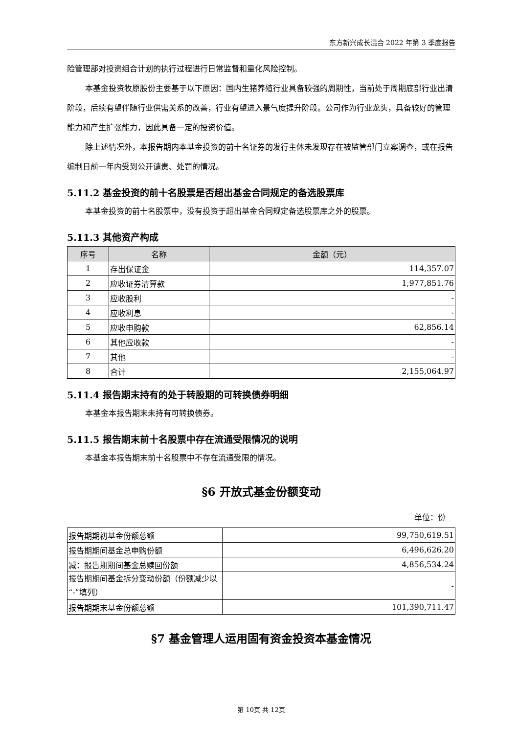东方新兴成长混合 2022 年第 3 季度报告
险管理部对投资组合计划的执行过程进行日常监督和量化风险控制。
本基金投资牧原股份主要基于以下原因：国内生猪养殖行业具备较强的周期性，当前处于周期底部行业出清阶段，后续有望伴随行业供需关系的改善，行业有望进入景气度提升阶段。公司作为行业龙头，具备较好的管理能力和产生扩张能力，因此具备一定的投资价值。
除上述情况外，本报告期内本基金投资的前十名证券的发行主体未发现存在被监管部门立案调查，或在报告编制日前一年内受到公开谴责、处罚的情况。
5.11.2 基金投资的前十名股票是否超出基金合同规定的备选股票库
本基金投资的前十名股票中，没有投资于超出基金合同规定备选股票库之外的股票。
5.11.3 其他资产构成
| 序号 | 名称 | 金额（元） |
| --- | --- | --- |
| 1 | 存出保证金 | 114,357.07 |
| 2 | 应收证券清算款 | 1,977,851.76 |
| 3 | 应收股利 | - |
| 4 | 应收利息 | - |
| 5 | 应收申购款 | 62,856.14 |
| 6 | 其他应收款 | - |
| 7 | 其他 | - |
| 8 | 合计 | 2,155,064.97 |
5.11.4 报告期末持有的处于转股期的可转换债券明细
本基金本报告期末未持有可转换债券。
5.11.5 报告期末前十名股票中存在流通受限情况的说明
本基金本报告期末前十名股票中不存在流通受限的情况。
§6 开放式基金份额变动
单位：份
| 报告期期初基金份额总额 | 99,750,619.51 |
| 报告期期间基金总申购份额 | 6,496,626.20 |
| 减：报告期期间基金总赎回份额 | 4,856,534.24 |
| 报告期期间基金拆分变动份额（份额减少以“-”填列） | - |
| 报告期期末基金份额总额 | 101,390,711.47 |
§7 基金管理人运用固有资金投资本基金情况
第 10页 共 12页